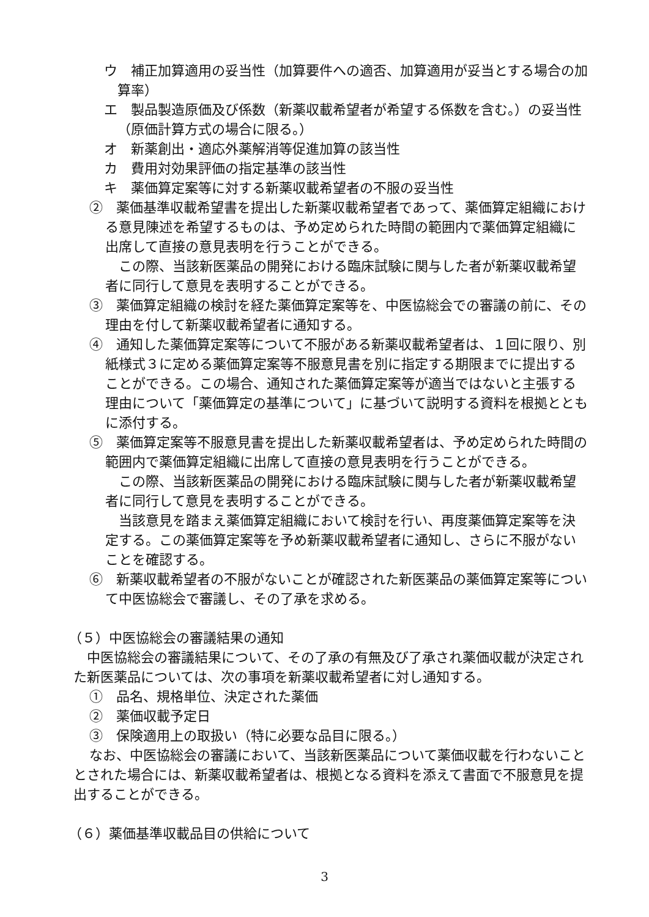ウ　補正加算適用の妥当性（加算要件への適否、加算適用が妥当とする場合の加算率）
エ　製品製造原価及び係数（新薬収載希望者が希望する係数を含む。）の妥当性（原価計算方式の場合に限る。）
オ　新薬創出・適応外薬解消等促進加算の該当性
カ　費用対効果評価の指定基準の該当性
キ　薬価算定案等に対する新薬収載希望者の不服の妥当性
②　薬価基準収載希望書を提出した新薬収載希望者であって、薬価算定組織における意見陳述を希望するものは、予め定められた時間の範囲内で薬価算定組織に出席して直接の意見表明を行うことができる。
この際、当該新医薬品の開発における臨床試験に関与した者が新薬収載希望者に同行して意見を表明することができる。
③　薬価算定組織の検討を経た薬価算定案等を、中医協総会での審議の前に、その理由を付して新薬収載希望者に通知する。
④　通知した薬価算定案等について不服がある新薬収載希望者は、１回に限り、別紙様式３に定める薬価算定案等不服意見書を別に指定する期限までに提出することができる。この場合、通知された薬価算定案等が適当ではないと主張する理由について「薬価算定の基準について」に基づいて説明する資料を根拠とともに添付する。
⑤　薬価算定案等不服意見書を提出した新薬収載希望者は、予め定められた時間の範囲内で薬価算定組織に出席して直接の意見表明を行うことができる。
この際、当該新医薬品の開発における臨床試験に関与した者が新薬収載希望者に同行して意見を表明することができる。
当該意見を踏まえ薬価算定組織において検討を行い、再度薬価算定案等を決定する。この薬価算定案等を予め新薬収載希望者に通知し、さらに不服がないことを確認する。
⑥　新薬収載希望者の不服がないことが確認された新医薬品の薬価算定案等について中医協総会で審議し、その了承を求める。
（５）中医協総会の審議結果の通知
中医協総会の審議結果について、その了承の有無及び了承され薬価収載が決定された新医薬品については、次の事項を新薬収載希望者に対し通知する。
①　品名、規格単位、決定された薬価
②　薬価収載予定日
③　保険適用上の取扱い（特に必要な品目に限る。）
なお、中医協総会の審議において、当該新医薬品について薬価収載を行わないこととされた場合には、新薬収載希望者は、根拠となる資料を添えて書面で不服意見を提出することができる。
（６）薬価基準収載品目の供給について
3